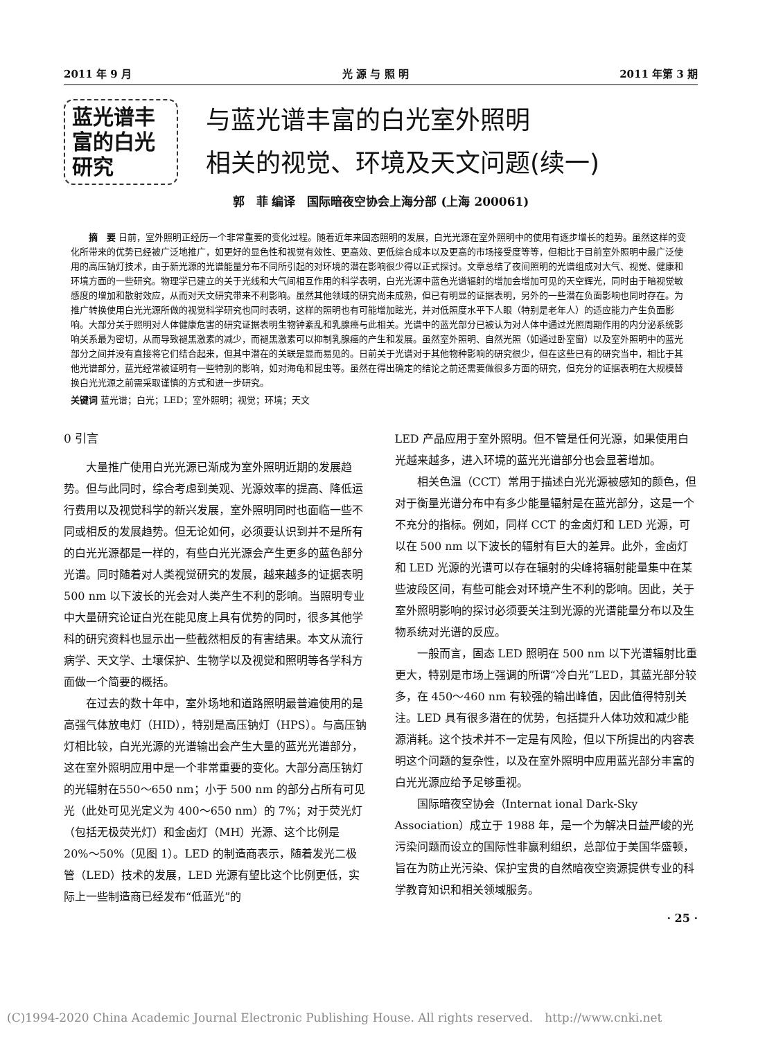2011 年 9 月 光 源 与 照 明 2011 年第 3 期
蓝光谱丰富的白光研究
与蓝光谱丰富的白光室外照明
相关的视觉、环境及天文问题(续一)
郭　菲 编译　国际暗夜空协会上海分部 (上海 200061)
摘　要 日前，室外照明正经历一个非常重要的变化过程。随着近年来固态照明的发展，白光光源在室外照明中的使用有逐步增长的趋势。虽然这样的变化所带来的优势已经被广泛地推广，如更好的显色性和视觉有效性、更高效、更低综合成本以及更高的市场接受度等等，但相比于目前室外照明中最广泛使用的高压钠灯技术，由于新光源的光谱能量分布不同所引起的对环境的潜在影响很少得以正式探讨。文章总结了夜间照明的光谱组成对大气、视觉、健康和环境方面的一些研究。物理学已建立的关于光线和大气间相互作用的科学表明，白光光源中蓝色光谱辐射的增加会增加可见的天空辉光，同时由于暗视觉敏感度的增加和散射效应，从而对天文研究带来不利影响。虽然其他领域的研究尚未成熟，但已有明显的证据表明，另外的一些潜在负面影响也同时存在。为推广转换使用白光光源所做的视觉科学研究也同时表明，这样的照明也有可能增加眩光，并对低照度水平下人眼（特别是老年人）的适应能力产生负面影响。大部分关于照明对人体健康危害的研究证据表明生物钟紊乱和乳腺癌与此相关。光谱中的蓝光部分已被认为对人体中通过光照周期作用的内分泌系统影响关系最为密切，从而导致褪黑激素的减少，而褪黑激素可以抑制乳腺癌的产生和发展。虽然室外照明、自然光照（如通过卧室窗）以及室外照明中的蓝光部分之间并没有直接将它们结合起来，但其中潜在的关联是显而易见的。日前关于光谱对于其他物种影响的研究很少，但在这些已有的研究当中，相比于其他光谱部分，蓝光经常被证明有一些特别的影响，如对海龟和昆虫等。虽然在得出确定的结论之前还需要做很多方面的研究，但充分的证据表明在大规模替换白光光源之前需采取谨慎的方式和进一步研究。
关键词 蓝光谱；白光；LED；室外照明；视觉；环境；天文
0 引言
大量推广使用白光光源已渐成为室外照明近期的发展趋势。但与此同时，综合考虑到美观、光源效率的提高、降低运行费用以及视觉科学的新兴发展，室外照明同时也面临一些不同或相反的发展趋势。但无论如何，必须要认识到并不是所有的白光光源都是一样的，有些白光光源会产生更多的蓝色部分光谱。同时随着对人类视觉研究的发展，越来越多的证据表明500 nm 以下波长的光会对人类产生不利的影响。当照明专业中大量研究论证白光在能见度上具有优势的同时，很多其他学科的研究资料也显示出一些截然相反的有害结果。本文从流行病学、天文学、土壤保护、生物学以及视觉和照明等各学科方面做一个简要的概括。
在过去的数十年中，室外场地和道路照明最普遍使用的是高强气体放电灯（HID），特别是高压钠灯（HPS）。与高压钠灯相比较，白光光源的光谱输出会产生大量的蓝光光谱部分，这在室外照明应用中是一个非常重要的变化。大部分高压钠灯的光辐射在550～650 nm；小于 500 nm 的部分占所有可见光（此处可见光定义为 400～650 nm）的 7%；对于荧光灯（包括无极荧光灯）和金卤灯（MH）光源、这个比例是 20%～50%（见图 1）。LED 的制造商表示，随着发光二极管（LED）技术的发展，LED 光源有望比这个比例更低，实际上一些制造商已经发布“低蓝光”的
LED 产品应用于室外照明。但不管是任何光源，如果使用白光越来越多，进入环境的蓝光光谱部分也会显著增加。
相关色温（CCT）常用于描述白光光源被感知的颜色，但对于衡量光谱分布中有多少能量辐射是在蓝光部分，这是一个不充分的指标。例如，同样 CCT 的金卤灯和 LED 光源，可以在 500 nm 以下波长的辐射有巨大的差异。此外，金卤灯和 LED 光源的光谱可以存在辐射的尖峰将辐射能量集中在某些波段区间，有些可能会对环境产生不利的影响。因此，关于室外照明影响的探讨必须要关注到光源的光谱能量分布以及生物系统对光谱的反应。
一般而言，固态 LED 照明在 500 nm 以下光谱辐射比重更大，特别是市场上强调的所谓“冷白光”LED，其蓝光部分较多，在 450～460 nm 有较强的输出峰值，因此值得特别关注。LED 具有很多潜在的优势，包括提升人体功效和减少能源消耗。这个技术并不一定是有风险，但以下所提出的内容表明这个问题的复杂性，以及在室外照明中应用蓝光部分丰富的白光光源应给予足够重视。
国际暗夜空协会（Internat ional Dark-Sky Association）成立于 1988 年，是一个为解决日益严峻的光污染问题而设立的国际性非赢利组织，总部位于美国华盛顿，旨在为防止光污染、保护宝贵的自然暗夜空资源提供专业的科学教育知识和相关领域服务。
· 25 ·
(C)1994-2020 China Academic Journal Electronic Publishing House. All rights reserved.　http://www.cnki.net